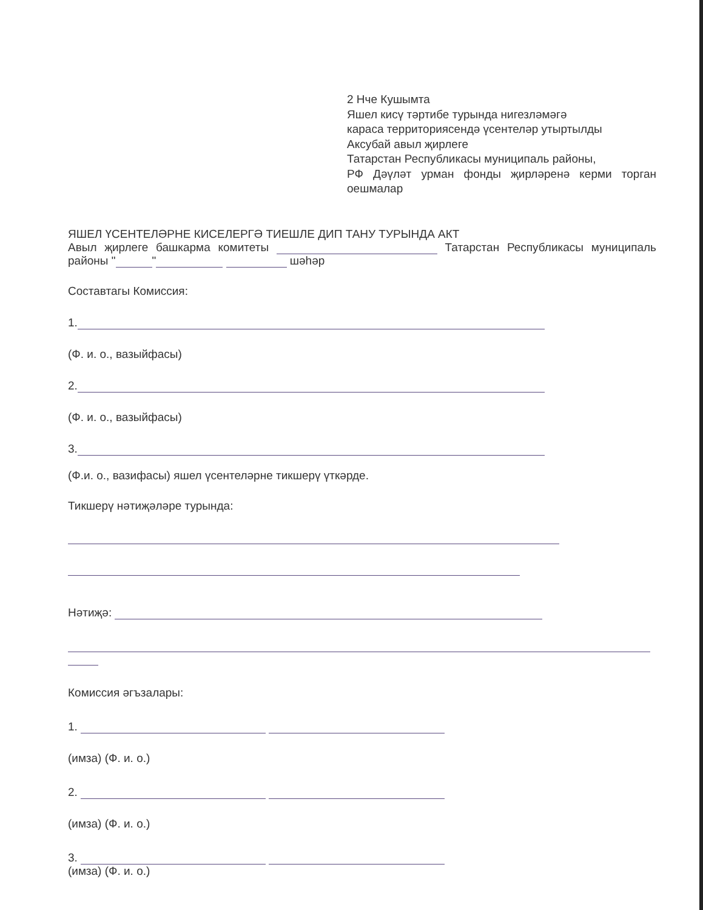2 Нче Кушымта
Яшел кисү тәртибе турында нигезләмәгә
караса территориясендә үсентеләр утыртылды
Аксубай авыл җирлеге
Татарстан Республикасы муниципаль районы,
РФ Дәүләт урман фонды җирләренә керми торган оешмалар
ЯШЕЛ ҮСЕНТЕЛӘРНЕ КИСЕЛЕРГӘ ТИЕШЛЕ ДИП ТАНУ ТУРЫНДА АКТ
Авыл җирлеге башкарма комитеты Татарстан Республикасы муниципаль районы " " шәһәр
Составтагы Комиссия:
1.
(Ф. и. о., вазыйфасы)
2.
(Ф. и. о., вазыйфасы)
3.
(Ф.и. о., вазифасы) яшел үсентеләрне тикшерү үткәрде.
Тикшерү нәтиҗәләре турында:
Нәтиҗә:
Комиссия әгъзалары:
1.
(имза) (Ф. и. о.)
2.
(имза) (Ф. и. о.)
3.
(имза) (Ф. и. о.)